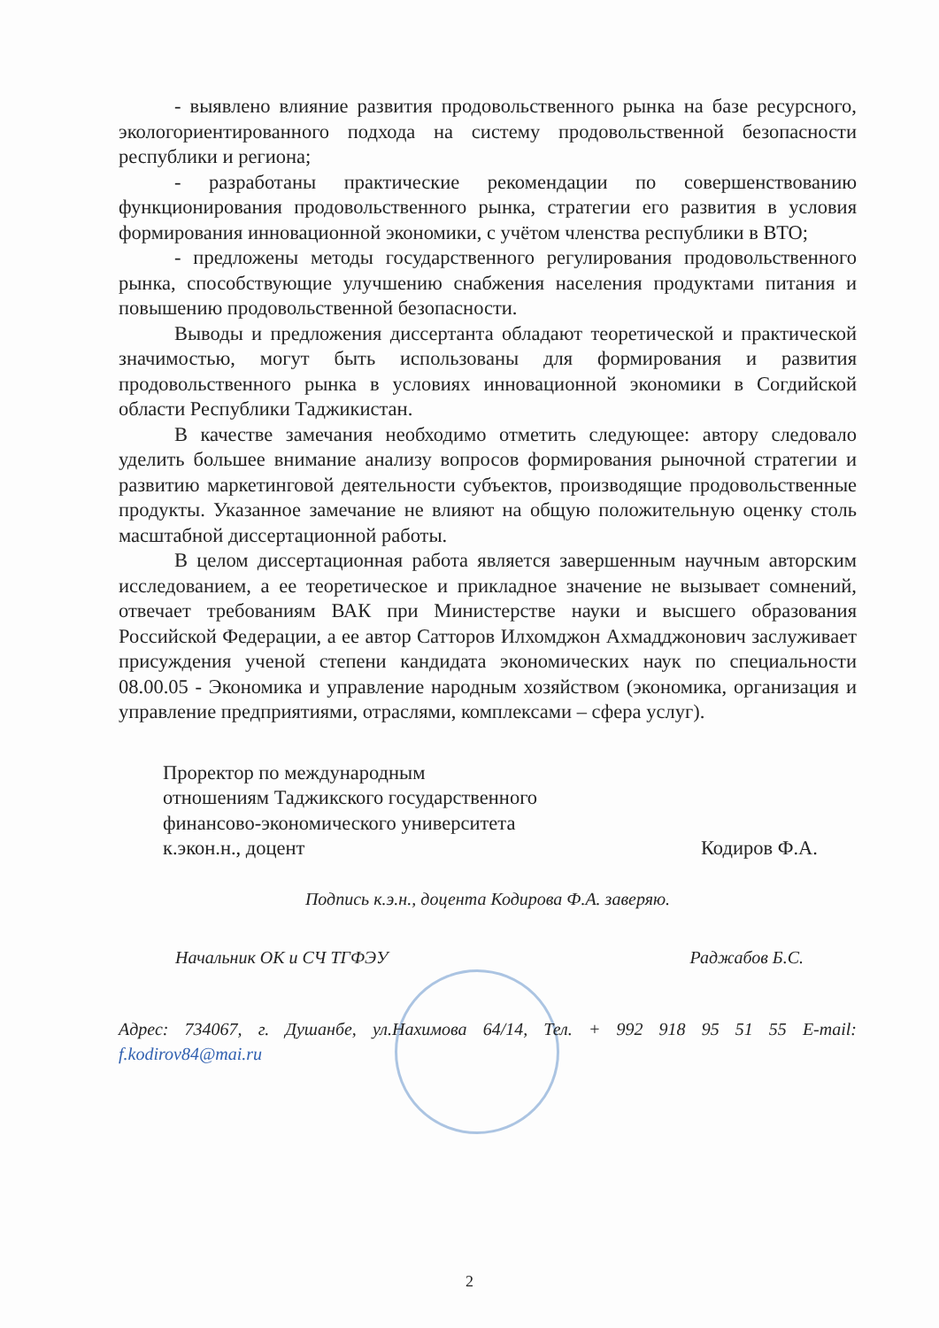- выявлено влияние развития продовольственного рынка на базе ресурсного, экологориентированного подхода на систему продовольственной безопасности республики и региона;
- разработаны практические рекомендации по совершенствованию функционирования продовольственного рынка, стратегии его развития в условия формирования инновационной экономики, с учётом членства республики в ВТО;
- предложены методы государственного регулирования продовольственного рынка, способствующие улучшению снабжения населения продуктами питания и повышению продовольственной безопасности.
Выводы и предложения диссертанта обладают теоретической и практической значимостью, могут быть использованы для формирования и развития продовольственного рынка в условиях инновационной экономики в Согдийской области Республики Таджикистан.
В качестве замечания необходимо отметить следующее: автору следовало уделить большее внимание анализу вопросов формирования рыночной стратегии и развитию маркетинговой деятельности субъектов, производящие продовольственные продукты. Указанное замечание не влияют на общую положительную оценку столь масштабной диссертационной работы.
В целом диссертационная работа является завершенным научным авторским исследованием, а ее теоретическое и прикладное значение не вызывает сомнений, отвечает требованиям ВАК при Министерстве науки и высшего образования Российской Федерации, а ее автор Сатторов Илхомджон Ахмадджонович заслуживает присуждения ученой степени кандидата экономических наук по специальности 08.00.05 - Экономика и управление народным хозяйством (экономика, организация и управление предприятиями, отраслями, комплексами – сфера услуг).
Проректор по международным
отношениям Таджикского государственного
финансово-экономического университета
к.экон.н., доцент
Кодиров Ф.А.
Подпись к.э.н., доцента Кодирова Ф.А. заверяю.
Начальник ОК и СЧ ТГФЭУ Раджабов Б.С.
Адрес: 734067, г. Душанбе, ул.Нахимова 64/14, Тел. + 992 918 95 51 55 E-mail:
f.kodirov84@mai.ru
2